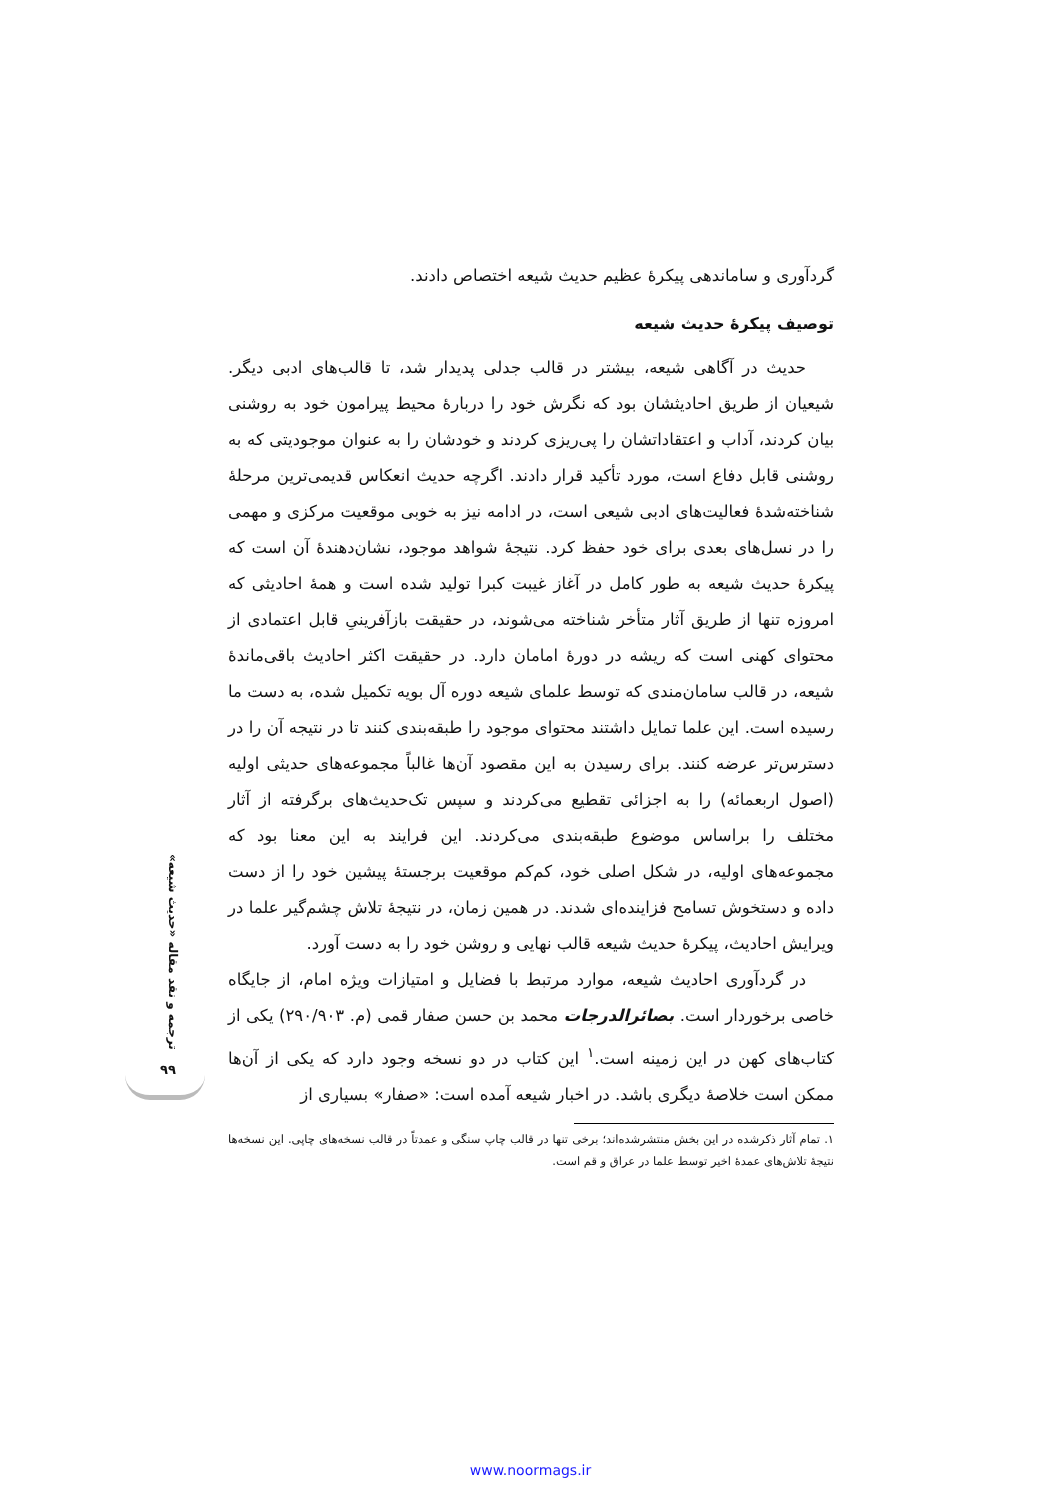گردآوری و ساماندهی پیکرهٔ عظیم حدیث شیعه اختصاص دادند.
توصیف پیکرهٔ حدیث شیعه
حدیث در آگاهی شیعه، بیشتر در قالب جدلی پدیدار شد، تا قالب‌های ادبی دیگر. شیعیان از طریق احادیثشان بود که نگرش خود را دربارهٔ محیط پیرامون خود به روشنی بیان کردند، آداب و اعتقاداتشان را پی‌ریزی کردند و خودشان را به عنوان موجودیتی که به روشنی قابل دفاع است، مورد تأکید قرار دادند. اگرچه حدیث انعکاس قدیمی‌ترین مرحلهٔ شناخته‌شدهٔ فعالیت‌های ادبی شیعی است، در ادامه نیز به خوبی موقعیت مرکزی و مهمی را در نسل‌های بعدی برای خود حفظ کرد. نتیجهٔ شواهد موجود، نشان‌دهندهٔ آن است که پیکرهٔ حدیث شیعه به طور کامل در آغاز غیبت کبرا تولید شده است و همهٔ احادیثی که امروزه تنها از طریق آثار متأخر شناخته می‌شوند، در حقیقت بازآفرینیِ قابل اعتمادی از محتوای کهنی است که ریشه در دورهٔ امامان دارد. در حقیقت اکثر احادیث باقی‌ماندهٔ شیعه، در قالب سامان‌مندی که توسط علمای شیعه دوره آل بویه تکمیل شده، به دست ما رسیده است. این علما تمایل داشتند محتوای موجود را طبقه‌بندی کنند تا در نتیجه آن را در دسترس‌تر عرضه کنند. برای رسیدن به این مقصود آن‌ها غالباً مجموعه‌های حدیثی اولیه (اصول اربعمائه) را به اجزائی تقطیع می‌کردند و سپس تک‌حدیث‌های برگرفته از آثار مختلف را براساس موضوع طبقه‌بندی می‌کردند. این فرایند به این معنا بود که مجموعه‌های اولیه، در شکل اصلی خود، کم‌کم موقعیت برجستهٔ پیشین خود را از دست داده و دستخوش تسامح فزاینده‌ای شدند. در همین زمان، در نتیجهٔ تلاش چشم‌گیر علما در ویرایش احادیث، پیکرهٔ حدیث شیعه قالب نهایی و روشن خود را به دست آورد.
در گردآوری احادیث شیعه، موارد مرتبط با فضایل و امتیازات ویژه امام، از جایگاه خاصی برخوردار است. بصائرالدرجات محمد بن حسن صفار قمی (م. ۲۹۰/۹۰۳) یکی از کتاب‌های کهن در این زمینه است.<sup>۱</sup> این کتاب در دو نسخه وجود دارد که یکی از آن‌ها ممکن است خلاصهٔ دیگری باشد. در اخبار شیعه آمده است: «صفار» بسیاری از
۱. تمام آثار ذکرشده در این بخش منتشرشده‌اند؛ برخی تنها در قالب چاپ سنگی و عمدتاً در قالب نسخه‌های چاپی. این نسخه‌ها نتیجهٔ تلاش‌های عمدهٔ اخیر توسط علما در عراق و قم است.
ترجمه و نقد مقاله «حدیث شیعه»
۹۹
www.noormags.ir